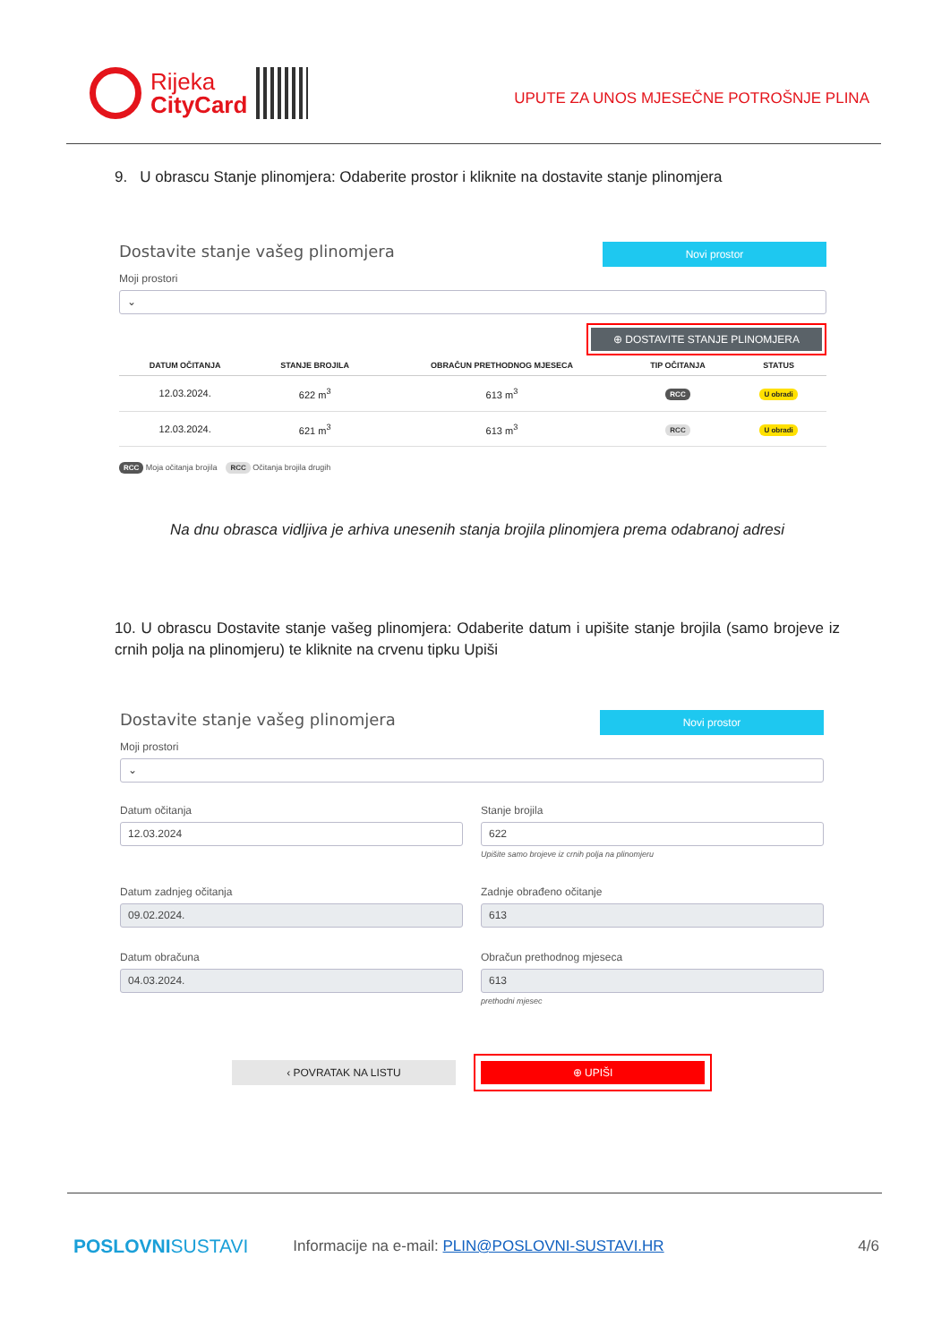Rijeka
CityCard
UPUTE ZA UNOS MJESEČNE POTROŠNJE PLINA
9. U obrascu Stanje plinomjera: Odaberite prostor i kliknite na dostavite stanje plinomjera
Dostavite stanje vašeg plinomjera
Novi prostor
Moji prostori
⌄
⊕ DOSTAVITE STANJE PLINOMJERA
| DATUM OČITANJA | STANJE BROJILA | OBRAČUN PRETHODNOG MJESECA | TIP OČITANJA | STATUS |
| --- | --- | --- | --- | --- |
| 12.03.2024. | 622 m<sup>3</sup> | 613 m<sup>3</sup> | RCC | U obradi |
| 12.03.2024. | 621 m<sup>3</sup> | 613 m<sup>3</sup> | RCC | U obradi |
RCC Moja očitanja brojila RCC Očitanja brojila drugih
Na dnu obrasca vidljiva je arhiva unesenih stanja brojila plinomjera prema odabranoj adresi
10. U obrascu Dostavite stanje vašeg plinomjera: Odaberite datum i upišite stanje brojila (samo brojeve iz crnih polja na plinomjeru) te kliknite na crvenu tipku Upiši
Dostavite stanje vašeg plinomjera
Novi prostor
Moji prostori
⌄
Datum očitanja
12.03.2024
Stanje brojila
622
Upišite samo brojeve iz crnih polja na plinomjeru
Datum zadnjeg očitanja
09.02.2024.
Zadnje obrađeno očitanje
613
Datum obračuna
04.03.2024.
Obračun prethodnog mjeseca
613
prethodni mjesec
‹ POVRATAK NA LISTU
⊕ UPIŠI
POSLOVNISUSTAVI Informacije na e-mail: PLIN@POSLOVNI-SUSTAVI.HR 4/6